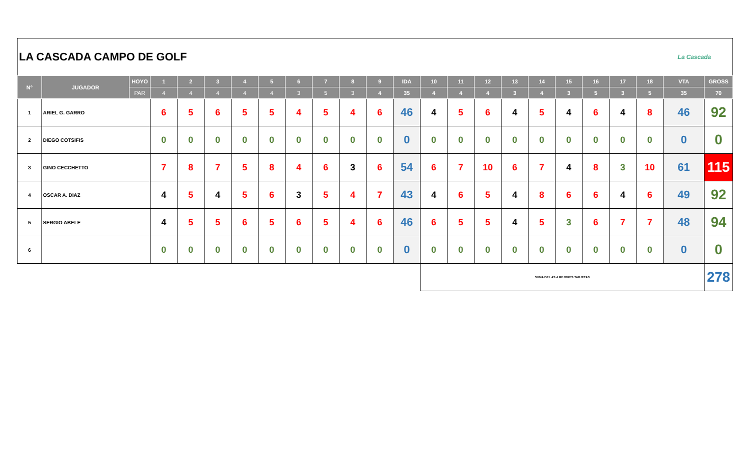LA CASCADA CAMPO DE GOLF La Cascada
| N° | JUGADOR | HOYO | 1 | 2 | 3 | 4 | 5 | 6 | 7 | 8 | 9 | IDA | 10 | 11 | 12 | 13 | 14 | 15 | 16 | 17 | 18 | VTA | GROSS |
| --- | --- | --- | --- | --- | --- | --- | --- | --- | --- | --- | --- | --- | --- | --- | --- | --- | --- | --- | --- | --- | --- | --- | --- |
| | | PAR | 4 | 4 | 4 | 4 | 4 | 3 | 5 | 3 | 4 | 35 | 4 | 4 | 4 | 3 | 4 | 3 | 5 | 3 | 5 | 35 | 70 |
| 1 | ARIEL G. GARRO | | 6 | 5 | 6 | 5 | 5 | 4 | 5 | 4 | 6 | 46 | 4 | 5 | 6 | 4 | 5 | 4 | 6 | 4 | 8 | 46 | 92 |
| 2 | DIEGO COTSIFIS | | 0 | 0 | 0 | 0 | 0 | 0 | 0 | 0 | 0 | 0 | 0 | 0 | 0 | 0 | 0 | 0 | 0 | 0 | 0 | 0 | 0 |
| 3 | GINO CECCHETTO | | 7 | 8 | 7 | 5 | 8 | 4 | 6 | 3 | 6 | 54 | 6 | 7 | 10 | 6 | 7 | 4 | 8 | 3 | 10 | 61 | 115 |
| 4 | OSCAR A. DIAZ | | 4 | 5 | 4 | 5 | 6 | 3 | 5 | 4 | 7 | 43 | 4 | 6 | 5 | 4 | 8 | 6 | 6 | 4 | 6 | 49 | 92 |
| 5 | SERGIO ABELE | | 4 | 5 | 5 | 6 | 5 | 6 | 5 | 4 | 6 | 46 | 6 | 5 | 5 | 4 | 5 | 3 | 6 | 7 | 7 | 48 | 94 |
| 6 | | | 0 | 0 | 0 | 0 | 0 | 0 | 0 | 0 | 0 | 0 | 0 | 0 | 0 | 0 | 0 | 0 | 0 | 0 | 0 | 0 | 0 |
| | | | | | | | | | | | | | SUMA DE LAS 4 MEJORES TARJETAS | | | | | | | | | | 278 |